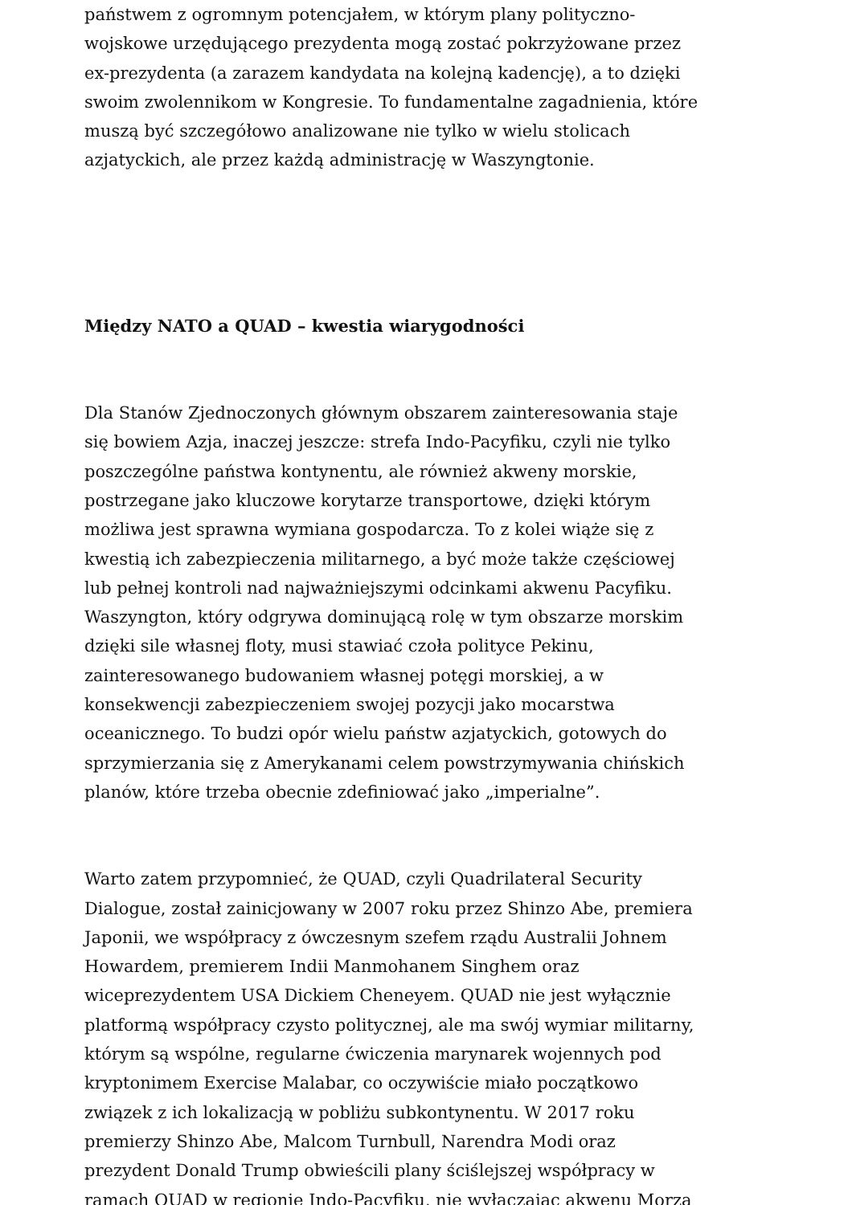państwem z ogromnym potencjałem, w którym plany polityczno-wojskowe urzędującego prezydenta mogą zostać pokrzyżowane przez ex-prezydenta (a zarazem kandydata na kolejną kadencję), a to dzięki swoim zwolennikom w Kongresie. To fundamentalne zagadnienia, które muszą być szczegółowo analizowane nie tylko w wielu stolicach azjatyckich, ale przez każdą administrację w Waszyngtonie.
Między NATO a QUAD – kwestia wiarygodności
Dla Stanów Zjednoczonych głównym obszarem zainteresowania staje się bowiem Azja, inaczej jeszcze: strefa Indo-Pacyfiku, czyli nie tylko poszczególne państwa kontynentu, ale również akweny morskie, postrzegane jako kluczowe korytarze transportowe, dzięki którym możliwa jest sprawna wymiana gospodarcza. To z kolei wiąże się z kwestią ich zabezpieczenia militarnego, a być może także częściowej lub pełnej kontroli nad najważniejszymi odcinkami akwenu Pacyfiku. Waszyngton, który odgrywa dominującą rolę w tym obszarze morskim dzięki sile własnej floty, musi stawiać czoła polityce Pekinu, zainteresowanego budowaniem własnej potęgi morskiej, a w konsekwencji zabezpieczeniem swojej pozycji jako mocarstwa oceanicznego. To budzi opór wielu państw azjatyckich, gotowych do sprzymierzania się z Amerykanami celem powstrzymywania chińskich planów, które trzeba obecnie zdefiniować jako „imperialne”.
Warto zatem przypomnieć, że QUAD, czyli Quadrilateral Security Dialogue, został zainicjowany w 2007 roku przez Shinzo Abe, premiera Japonii, we współpracy z ówczesnym szefem rządu Australii Johnem Howardem, premierem Indii Manmohanem Singhem oraz wiceprezydentem USA Dickiem Cheneyem. QUAD nie jest wyłącznie platformą współpracy czysto politycznej, ale ma swój wymiar militarny, którym są wspólne, regularne ćwiczenia marynarek wojennych pod kryptonimem Exercise Malabar, co oczywiście miało początkowo związek z ich lokalizacją w pobliżu subkontynentu. W 2017 roku premierzy Shinzo Abe, Malcom Turnbull, Narendra Modi oraz prezydent Donald Trump obwieścili plany ściślejszej współpracy w ramach QUAD w regionie Indo-Pacyfiku, nie wyłączając akwenu Morza